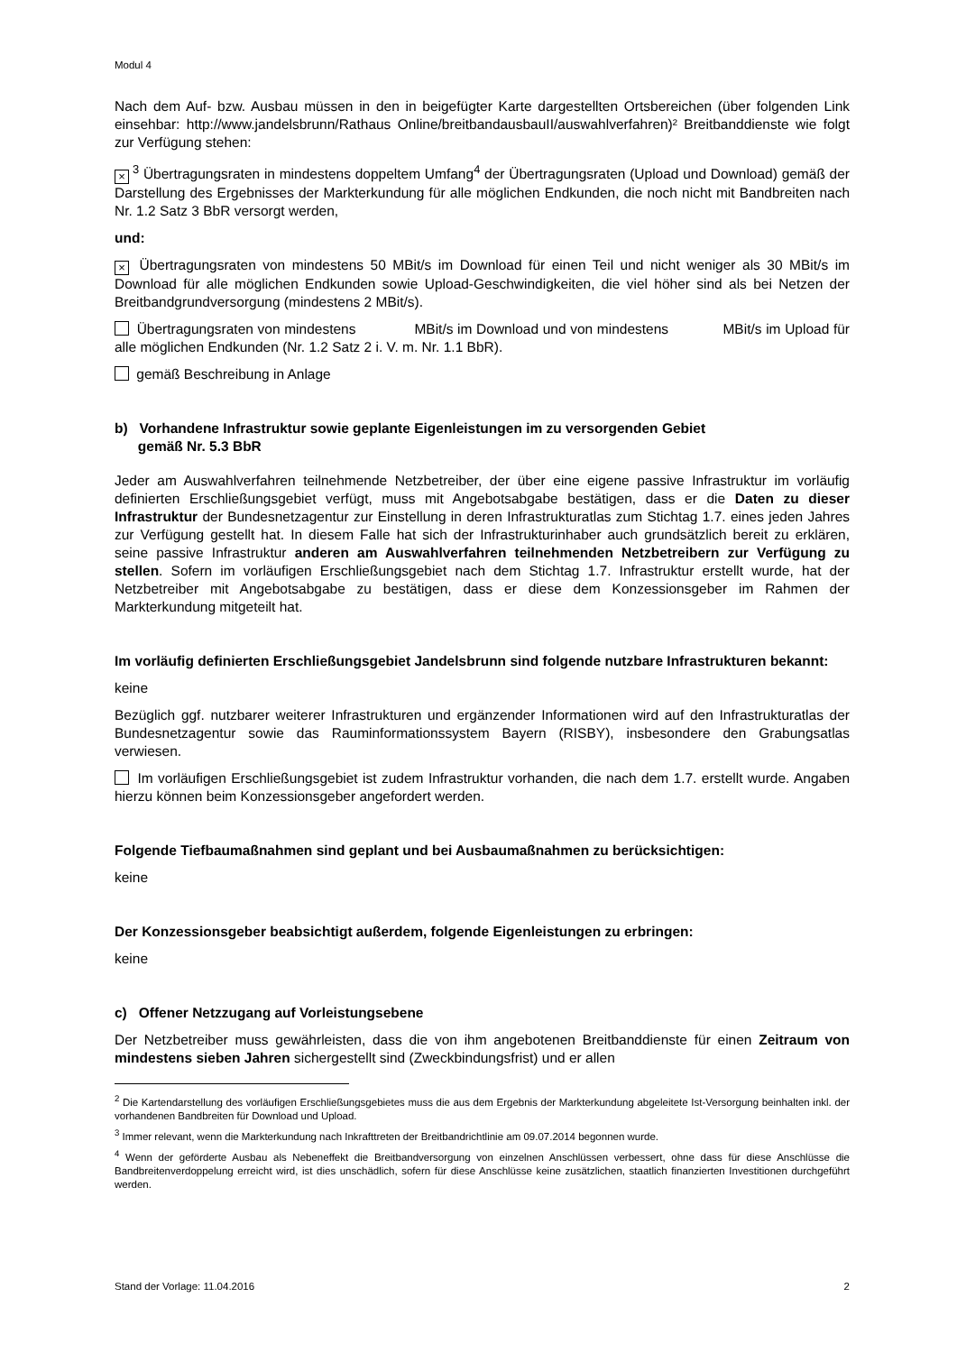Modul 4
Nach dem Auf- bzw. Ausbau müssen in den in beigefügter Karte dargestellten Ortsbereichen (über folgenden Link einsehbar: http://www.jandelsbrunn/Rathaus Online/breitbandausbauII/auswahlverfahren)² Breitbanddienste wie folgt zur Verfügung stehen:
×<sup>3</sup> Übertragungsraten in mindestens doppeltem Umfang<sup>4</sup> der Übertragungsraten (Upload und Download) gemäß der Darstellung des Ergebnisses der Markterkundung für alle möglichen Endkunden, die noch nicht mit Bandbreiten nach Nr. 1.2 Satz 3 BbR versorgt werden,
und:
× Übertragungsraten von mindestens 50 MBit/s im Download für einen Teil und nicht weniger als 30 MBit/s im Download für alle möglichen Endkunden sowie Upload-Geschwindigkeiten, die viel höher sind als bei Netzen der Breitbandgrundversorgung (mindestens 2 MBit/s).
Übertragungsraten von mindestens MBit/s im Download und von mindestens MBit/s im Upload für alle möglichen Endkunden (Nr. 1.2 Satz 2 i. V. m. Nr. 1.1 BbR).
gemäß Beschreibung in Anlage
b) Vorhandene Infrastruktur sowie geplante Eigenleistungen im zu versorgenden Gebiet
gemäß Nr. 5.3 BbR
Jeder am Auswahlverfahren teilnehmende Netzbetreiber, der über eine eigene passive Infrastruktur im vorläufig definierten Erschließungsgebiet verfügt, muss mit Angebotsabgabe bestätigen, dass er die Daten zu dieser Infrastruktur der Bundesnetzagentur zur Einstellung in deren Infrastrukturatlas zum Stichtag 1.7. eines jeden Jahres zur Verfügung gestellt hat. In diesem Falle hat sich der Infrastrukturinhaber auch grundsätzlich bereit zu erklären, seine passive Infrastruktur anderen am Auswahlverfahren teilnehmenden Netzbetreibern zur Verfügung zu stellen. Sofern im vorläufigen Erschließungsgebiet nach dem Stichtag 1.7. Infrastruktur erstellt wurde, hat der Netzbetreiber mit Angebotsabgabe zu bestätigen, dass er diese dem Konzessionsgeber im Rahmen der Markterkundung mitgeteilt hat.
Im vorläufig definierten Erschließungsgebiet Jandelsbrunn sind folgende nutzbare Infrastrukturen bekannt:
keine
Bezüglich ggf. nutzbarer weiterer Infrastrukturen und ergänzender Informationen wird auf den Infrastrukturatlas der Bundesnetzagentur sowie das Rauminformationssystem Bayern (RISBY), insbesondere den Grabungsatlas verwiesen.
Im vorläufigen Erschließungsgebiet ist zudem Infrastruktur vorhanden, die nach dem 1.7. erstellt wurde. Angaben hierzu können beim Konzessionsgeber angefordert werden.
Folgende Tiefbaumaßnahmen sind geplant und bei Ausbaumaßnahmen zu berücksichtigen:
keine
Der Konzessionsgeber beabsichtigt außerdem, folgende Eigenleistungen zu erbringen:
keine
c) Offener Netzzugang auf Vorleistungsebene
Der Netzbetreiber muss gewährleisten, dass die von ihm angebotenen Breitbanddienste für einen Zeitraum von mindestens sieben Jahren sichergestellt sind (Zweckbindungsfrist) und er allen
<sup>2</sup> Die Kartendarstellung des vorläufigen Erschließungsgebietes muss die aus dem Ergebnis der Markterkundung abgeleitete Ist-Versorgung beinhalten inkl. der vorhandenen Bandbreiten für Download und Upload.
<sup>3</sup> Immer relevant, wenn die Markterkundung nach Inkrafttreten der Breitbandrichtlinie am 09.07.2014 begonnen wurde.
<sup>4</sup> Wenn der geförderte Ausbau als Nebeneffekt die Breitbandversorgung von einzelnen Anschlüssen verbessert, ohne dass für diese Anschlüsse die Bandbreitenverdoppelung erreicht wird, ist dies unschädlich, sofern für diese Anschlüsse keine zusätzlichen, staatlich finanzierten Investitionen durchgeführt werden.
Stand der Vorlage: 11.04.2016 2